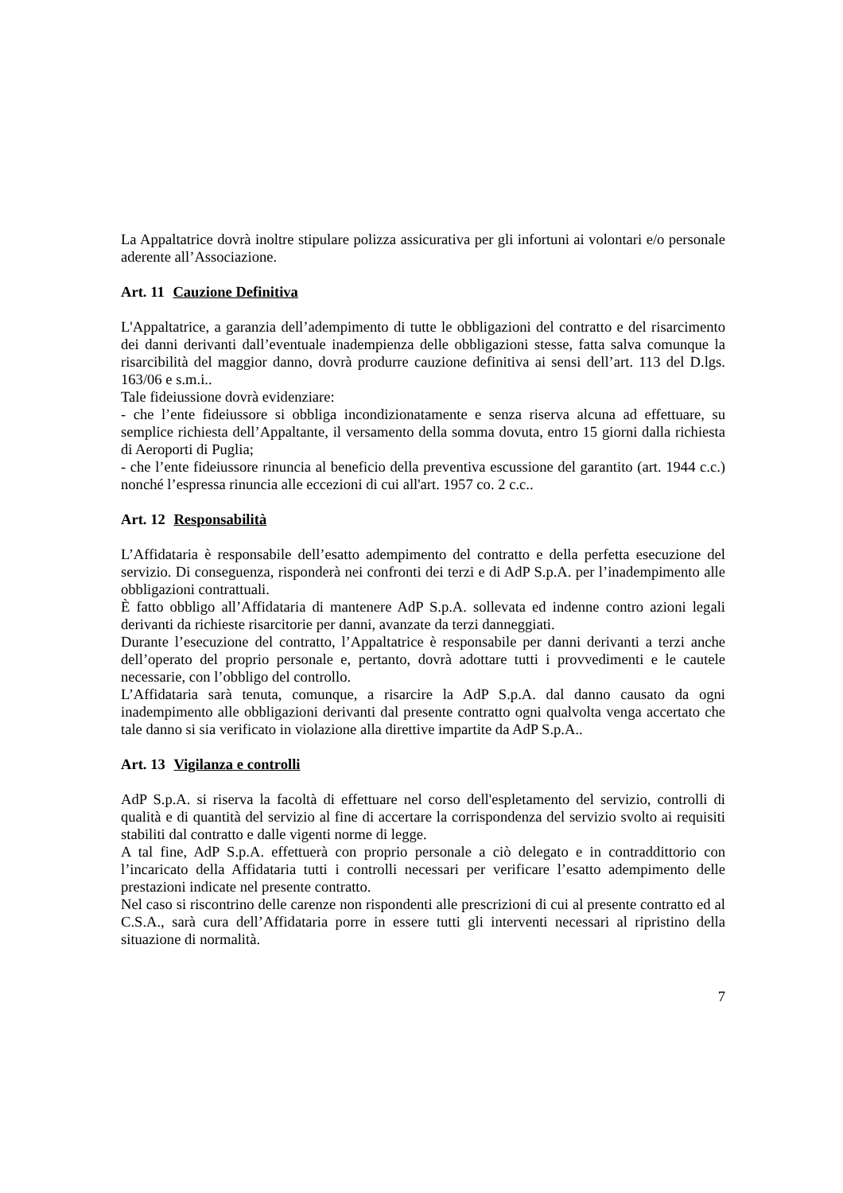La Appaltatrice dovrà inoltre stipulare polizza assicurativa per gli infortuni ai volontari e/o personale aderente all’Associazione.
Art. 11 Cauzione Definitiva
L'Appaltatrice, a garanzia dell’adempimento di tutte le obbligazioni del contratto e del risarcimento dei danni derivanti dall’eventuale inadempienza delle obbligazioni stesse, fatta salva comunque la risarcibilità del maggior danno, dovrà produrre cauzione definitiva ai sensi dell’art. 113 del D.lgs. 163/06 e s.m.i..
Tale fideiussione dovrà evidenziare:
- che l’ente fideiussore si obbliga incondizionatamente e senza riserva alcuna ad effettuare, su semplice richiesta dell’Appaltante, il versamento della somma dovuta, entro 15 giorni dalla richiesta di Aeroporti di Puglia;
- che l’ente fideiussore rinuncia al beneficio della preventiva escussione del garantito (art. 1944 c.c.) nonché l’espressa rinuncia alle eccezioni di cui all'art. 1957 co. 2 c.c..
Art. 12 Responsabilità
L’Affidataria è responsabile dell’esatto adempimento del contratto e della perfetta esecuzione del servizio. Di conseguenza, risponderà nei confronti dei terzi e di AdP S.p.A. per l’inadempimento alle obbligazioni contrattuali.
È fatto obbligo all’Affidataria di mantenere AdP S.p.A. sollevata ed indenne contro azioni legali derivanti da richieste risarcitorie per danni, avanzate da terzi danneggiati.
Durante l’esecuzione del contratto, l’Appaltatrice è responsabile per danni derivanti a terzi anche dell’operato del proprio personale e, pertanto, dovrà adottare tutti i provvedimenti e le cautele necessarie, con l’obbligo del controllo.
L’Affidataria sarà tenuta, comunque, a risarcire la AdP S.p.A. dal danno causato da ogni inadempimento alle obbligazioni derivanti dal presente contratto ogni qualvolta venga accertato che tale danno si sia verificato in violazione alla direttive impartite da AdP S.p.A..
Art. 13 Vigilanza e controlli
AdP S.p.A. si riserva la facoltà di effettuare nel corso dell'espletamento del servizio, controlli di qualità e di quantità del servizio al fine di accertare la corrispondenza del servizio svolto ai requisiti stabiliti dal contratto e dalle vigenti norme di legge.
A tal fine, AdP S.p.A. effettuerà con proprio personale a ciò delegato e in contraddittorio con l’incaricato della Affidataria tutti i controlli necessari per verificare l’esatto adempimento delle prestazioni indicate nel presente contratto.
Nel caso si riscontrino delle carenze non rispondenti alle prescrizioni di cui al presente contratto ed al C.S.A., sarà cura dell’Affidataria porre in essere tutti gli interventi necessari al ripristino della situazione di normalità.
7